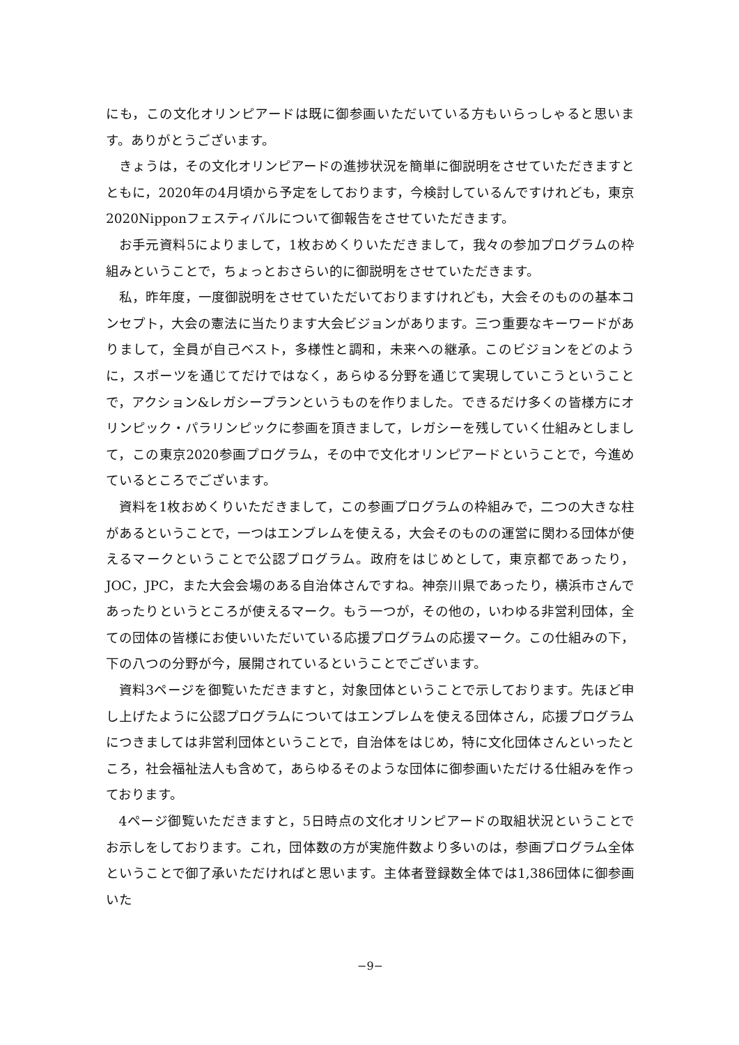にも，この文化オリンピアードは既に御参画いただいている方もいらっしゃると思います。ありがとうございます。
きょうは，その文化オリンピアードの進捗状況を簡単に御説明をさせていただきますとともに，2020年の4月頃から予定をしております，今検討しているんですけれども，東京2020Nipponフェスティバルについて御報告をさせていただきます。
お手元資料5によりまして，1枚おめくりいただきまして，我々の参加プログラムの枠組みということで，ちょっとおさらい的に御説明をさせていただきます。
私，昨年度，一度御説明をさせていただいておりますけれども，大会そのものの基本コンセプト，大会の憲法に当たります大会ビジョンがあります。三つ重要なキーワードがありまして，全員が自己ベスト，多様性と調和，未来への継承。このビジョンをどのように，スポーツを通じてだけではなく，あらゆる分野を通じて実現していこうということで，アクション&レガシープランというものを作りました。できるだけ多くの皆様方にオリンピック・パラリンピックに参画を頂きまして，レガシーを残していく仕組みとしまして，この東京2020参画プログラム，その中で文化オリンピアードということで，今進めているところでございます。
資料を1枚おめくりいただきまして，この参画プログラムの枠組みで，二つの大きな柱があるということで，一つはエンブレムを使える，大会そのものの運営に関わる団体が使えるマークということで公認プログラム。政府をはじめとして，東京都であったり，JOC，JPC，また大会会場のある自治体さんですね。神奈川県であったり，横浜市さんであったりというところが使えるマーク。もう一つが，その他の，いわゆる非営利団体，全ての団体の皆様にお使いいただいている応援プログラムの応援マーク。この仕組みの下，下の八つの分野が今，展開されているということでございます。
資料3ページを御覧いただきますと，対象団体ということで示しております。先ほど申し上げたように公認プログラムについてはエンブレムを使える団体さん，応援プログラムにつきましては非営利団体ということで，自治体をはじめ，特に文化団体さんといったところ，社会福祉法人も含めて，あらゆるそのような団体に御参画いただける仕組みを作っております。
4ページ御覧いただきますと，5日時点の文化オリンピアードの取組状況ということでお示しをしております。これ，団体数の方が実施件数より多いのは，参画プログラム全体ということで御了承いただければと思います。主体者登録数全体では1,386団体に御参画いた
−9−